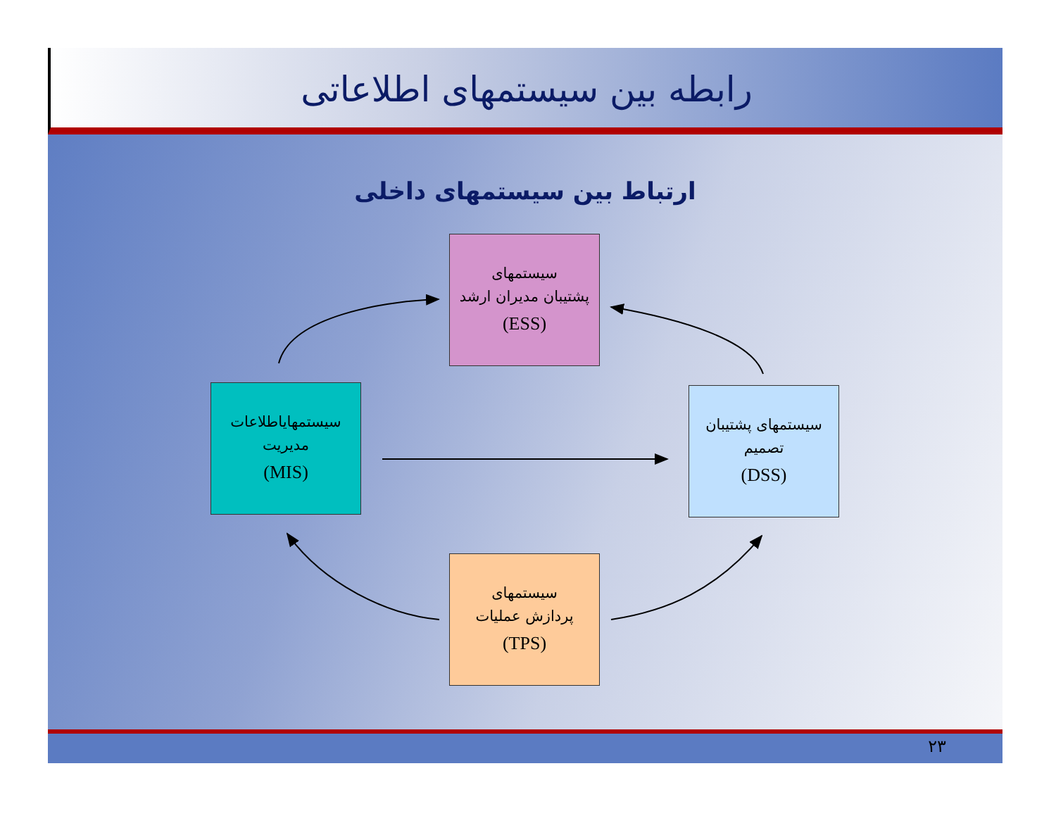رابطه بین سیستمهای اطلاعاتی
ارتباط بین سیستمهای داخلی
سیستمهای
پشتیبان مدیران ارشد
(ESS)
سیستمهایاطلاعات
مدیریت
(MIS)
سیستمهای پشتیبان
تصمیم
(DSS)
سیستمهای
پردازش عملیات
(TPS)
۲۳